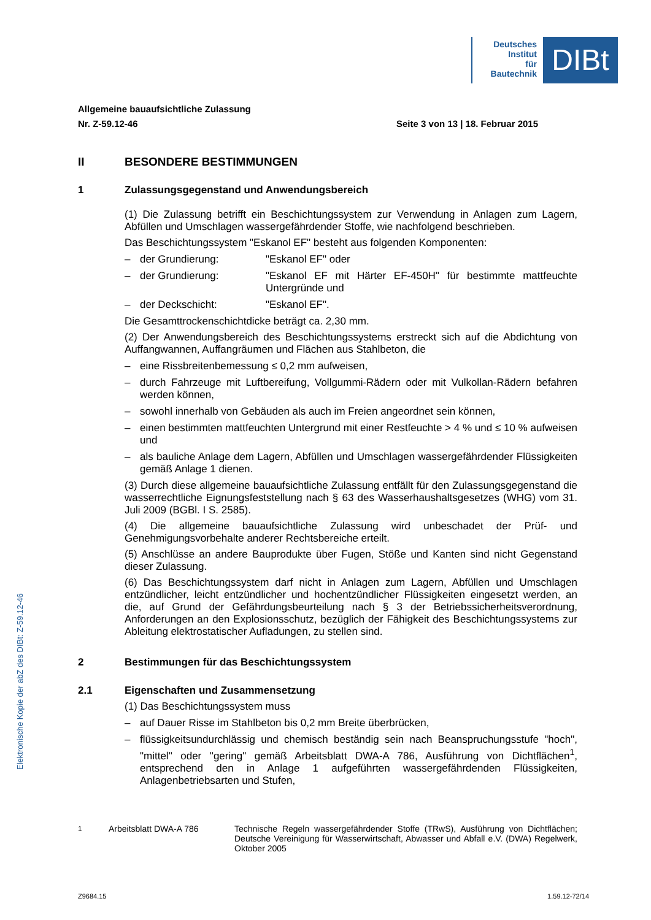Deutsches
Institut
für
Bautechnik
DIBt
Allgemeine bauaufsichtliche Zulassung
Nr. Z-59.12-46 Seite 3 von 13 | 18. Februar 2015
II BESONDERE BESTIMMUNGEN
1 Zulassungsgegenstand und Anwendungsbereich
(1) Die Zulassung betrifft ein Beschichtungssystem zur Verwendung in Anlagen zum Lagern, Abfüllen und Umschlagen wassergefährdender Stoffe, wie nachfolgend beschrieben.
Das Beschichtungssystem "Eskanol EF" besteht aus folgenden Komponenten:
– der Grundierung: "Eskanol EF" oder
– der Grundierung: "Eskanol EF mit Härter EF-450H" für bestimmte mattfeuchte Untergründe und
– der Deckschicht: "Eskanol EF".
Die Gesamttrockenschichtdicke beträgt ca. 2,30 mm.
(2) Der Anwendungsbereich des Beschichtungssystems erstreckt sich auf die Abdichtung von Auffangwannen, Auffangräumen und Flächen aus Stahlbeton, die
– eine Rissbreitenbemessung ≤ 0,2 mm aufweisen,
– durch Fahrzeuge mit Luftbereifung, Vollgummi-Rädern oder mit Vulkollan-Rädern befahren werden können,
– sowohl innerhalb von Gebäuden als auch im Freien angeordnet sein können,
– einen bestimmten mattfeuchten Untergrund mit einer Restfeuchte > 4 % und ≤ 10 % aufweisen und
– als bauliche Anlage dem Lagern, Abfüllen und Umschlagen wassergefährdender Flüssigkeiten gemäß Anlage 1 dienen.
(3) Durch diese allgemeine bauaufsichtliche Zulassung entfällt für den Zulassungsgegenstand die wasserrechtliche Eignungsfeststellung nach § 63 des Wasserhaushaltsgesetzes (WHG) vom 31. Juli 2009 (BGBl. I S. 2585).
(4) Die allgemeine bauaufsichtliche Zulassung wird unbeschadet der Prüf- und Genehmigungsvorbehalte anderer Rechtsbereiche erteilt.
(5) Anschlüsse an andere Bauprodukte über Fugen, Stöße und Kanten sind nicht Gegenstand dieser Zulassung.
(6) Das Beschichtungssystem darf nicht in Anlagen zum Lagern, Abfüllen und Umschlagen entzündlicher, leicht entzündlicher und hochentzündlicher Flüssigkeiten eingesetzt werden, an die, auf Grund der Gefährdungsbeurteilung nach § 3 der Betriebssicherheitsverordnung, Anforderungen an den Explosionsschutz, bezüglich der Fähigkeit des Beschichtungssystems zur Ableitung elektrostatischer Aufladungen, zu stellen sind.
2 Bestimmungen für das Beschichtungssystem
2.1 Eigenschaften und Zusammensetzung
(1) Das Beschichtungssystem muss
– auf Dauer Risse im Stahlbeton bis 0,2 mm Breite überbrücken,
– flüssigkeitsundurchlässig und chemisch beständig sein nach Beanspruchungsstufe "hoch", "mittel" oder "gering" gemäß Arbeitsblatt DWA-A 786, Ausführung von Dichtflächen<sup>1</sup>, entsprechend den in Anlage 1 aufgeführten wassergefährdenden Flüssigkeiten, Anlagenbetriebsarten und Stufen,
<sup>1</sup> Arbeitsblatt DWA-A 786 Technische Regeln wassergefährdender Stoffe (TRwS), Ausführung von Dichtflächen; Deutsche Vereinigung für Wasserwirtschaft, Abwasser und Abfall e.V. (DWA) Regelwerk, Oktober 2005
Elektronische Kopie der abZ des DIBt: Z-59.12-46
Z9684.15 1.59.12-72/14